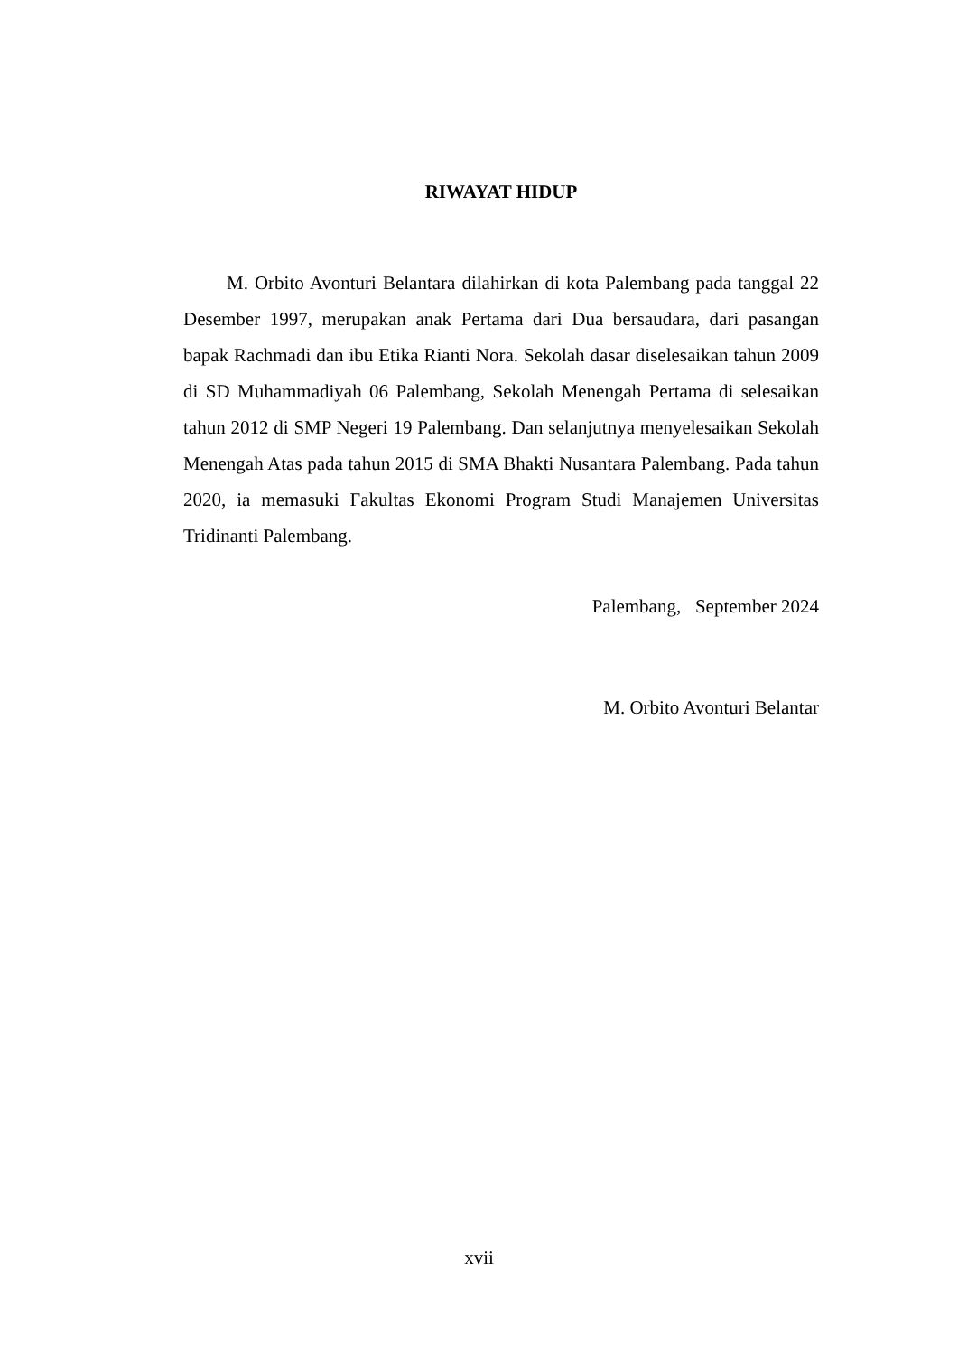RIWAYAT HIDUP
M. Orbito Avonturi Belantara dilahirkan di kota Palembang pada tanggal 22 Desember 1997, merupakan anak Pertama dari Dua bersaudara, dari pasangan bapak Rachmadi dan ibu Etika Rianti Nora. Sekolah dasar diselesaikan tahun 2009 di SD Muhammadiyah 06 Palembang, Sekolah Menengah Pertama di selesaikan tahun 2012 di SMP Negeri 19 Palembang. Dan selanjutnya menyelesaikan Sekolah Menengah Atas pada tahun 2015 di SMA Bhakti Nusantara Palembang. Pada tahun 2020, ia memasuki Fakultas Ekonomi Program Studi Manajemen Universitas Tridinanti Palembang.
Palembang, September 2024
M. Orbito Avonturi Belantar
xvii